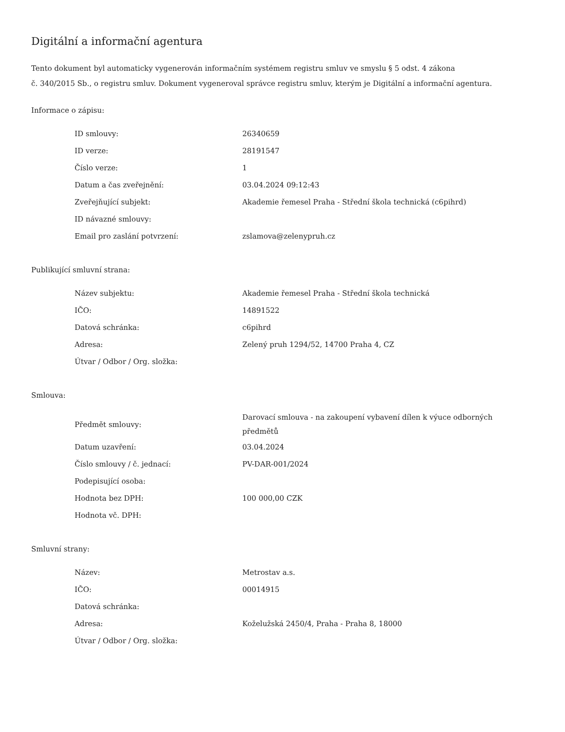Digitální a informační agentura
Tento dokument byl automaticky vygenerován informačním systémem registru smluv ve smyslu § 5 odst. 4 zákona
č. 340/2015 Sb., o registru smluv. Dokument vygeneroval správce registru smluv, kterým je Digitální a informační agentura.
Informace o zápisu:
| ID smlouvy: | 26340659 |
| ID verze: | 28191547 |
| Číslo verze: | 1 |
| Datum a čas zveřejnění: | 03.04.2024 09:12:43 |
| Zveřejňující subjekt: | Akademie řemesel Praha - Střední škola technická (c6pihrd) |
| ID návazné smlouvy: | |
| Email pro zaslání potvrzení: | zslamova@zelenypruh.cz |
Publikující smluvní strana:
| Název subjektu: | Akademie řemesel Praha - Střední škola technická |
| IČO: | 14891522 |
| Datová schránka: | c6pihrd |
| Adresa: | Zelený pruh 1294/52, 14700 Praha 4, CZ |
| Útvar / Odbor / Org. složka: | |
Smlouva:
| Předmět smlouvy: | Darovací smlouva - na zakoupení vybavení dílen k výuce odborných předmětů |
| Datum uzavření: | 03.04.2024 |
| Číslo smlouvy / č. jednací: | PV-DAR-001/2024 |
| Podepisující osoba: | |
| Hodnota bez DPH: | 100 000,00 CZK |
| Hodnota vč. DPH: | |
Smluvní strany:
| Název: | Metrostav a.s. |
| IČO: | 00014915 |
| Datová schránka: | |
| Adresa: | Koželužská 2450/4, Praha - Praha 8, 18000 |
| Útvar / Odbor / Org. složka: | |